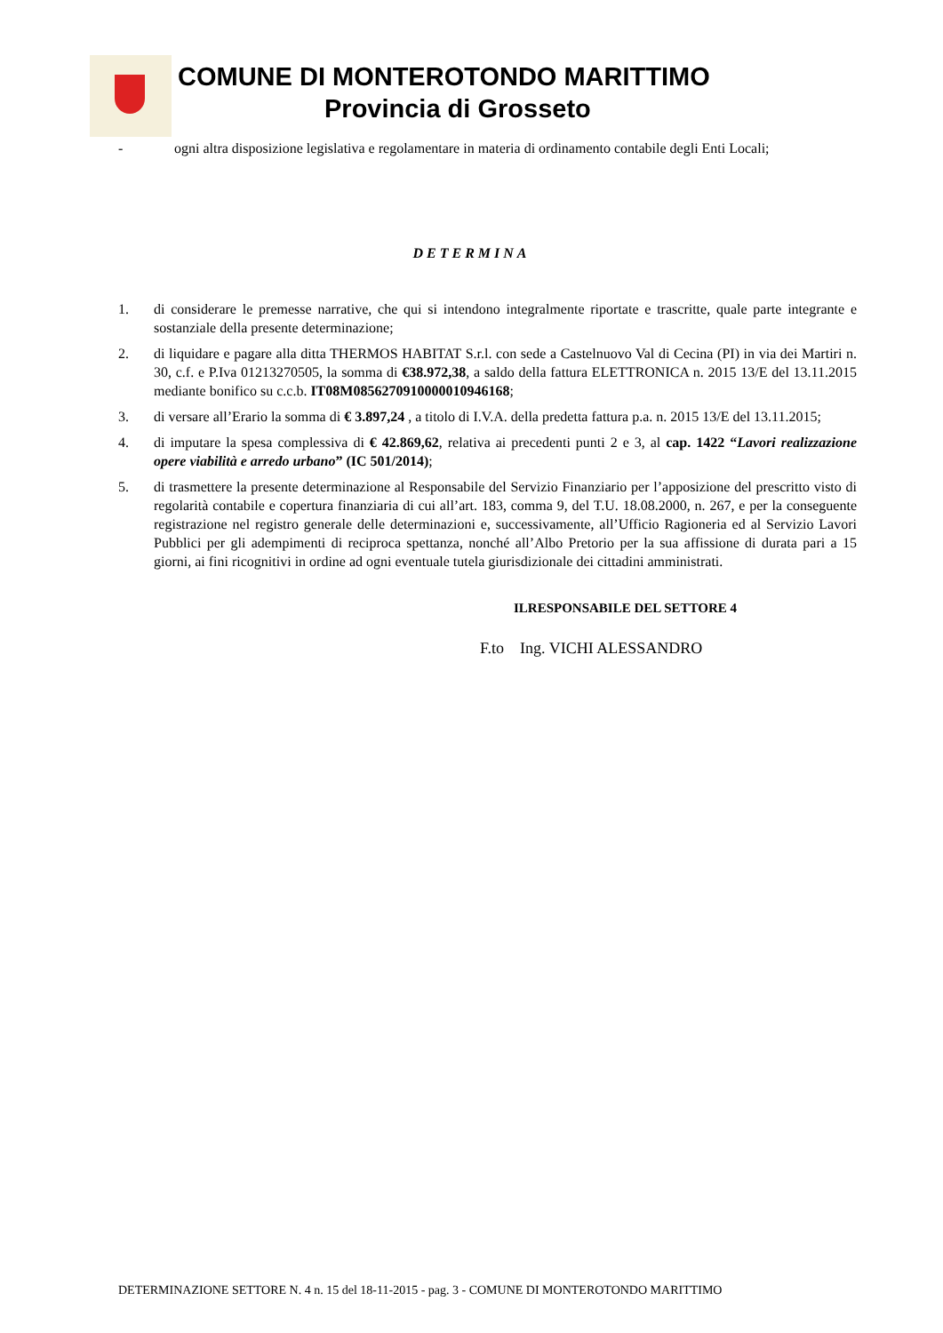COMUNE DI MONTEROTONDO MARITTIMO
Provincia di Grosseto
- ogni altra disposizione legislativa e regolamentare in materia di ordinamento contabile degli Enti Locali;
DETERMINA
1. di considerare le premesse narrative, che qui si intendono integralmente riportate e trascritte, quale parte integrante e sostanziale della presente determinazione;
2. di liquidare e pagare alla ditta THERMOS HABITAT S.r.l. con sede a Castelnuovo Val di Cecina (PI) in via dei Martiri n. 30, c.f. e P.Iva 01213270505, la somma di €38.972,38, a saldo della fattura ELETTRONICA n. 2015 13/E del 13.11.2015 mediante bonifico su c.c.b. IT08M0856270910000010946168;
3. di versare all’Erario la somma di € 3.897,24 , a titolo di I.V.A. della predetta fattura p.a. n. 2015 13/E del 13.11.2015;
4. di imputare la spesa complessiva di € 42.869,62, relativa ai precedenti punti 2 e 3, al cap. 1422 “Lavori realizzazione opere viabilità e arredo urbano” (IC 501/2014);
5. di trasmettere la presente determinazione al Responsabile del Servizio Finanziario per l’apposizione del prescritto visto di regolarità contabile e copertura finanziaria di cui all’art. 183, comma 9, del T.U. 18.08.2000, n. 267, e per la conseguente registrazione nel registro generale delle determinazioni e, successivamente, all’Ufficio Ragioneria ed al Servizio Lavori Pubblici per gli adempimenti di reciproca spettanza, nonché all’Albo Pretorio per la sua affissione di durata pari a 15 giorni, ai fini ricognitivi in ordine ad ogni eventuale tutela giurisdizionale dei cittadini amministrati.
ILRESPONSABILE DEL SETTORE 4
F.to Ing. VICHI ALESSANDRO
DETERMINAZIONE SETTORE N. 4 n. 15 del 18-11-2015 - pag. 3 - COMUNE DI MONTEROTONDO MARITTIMO